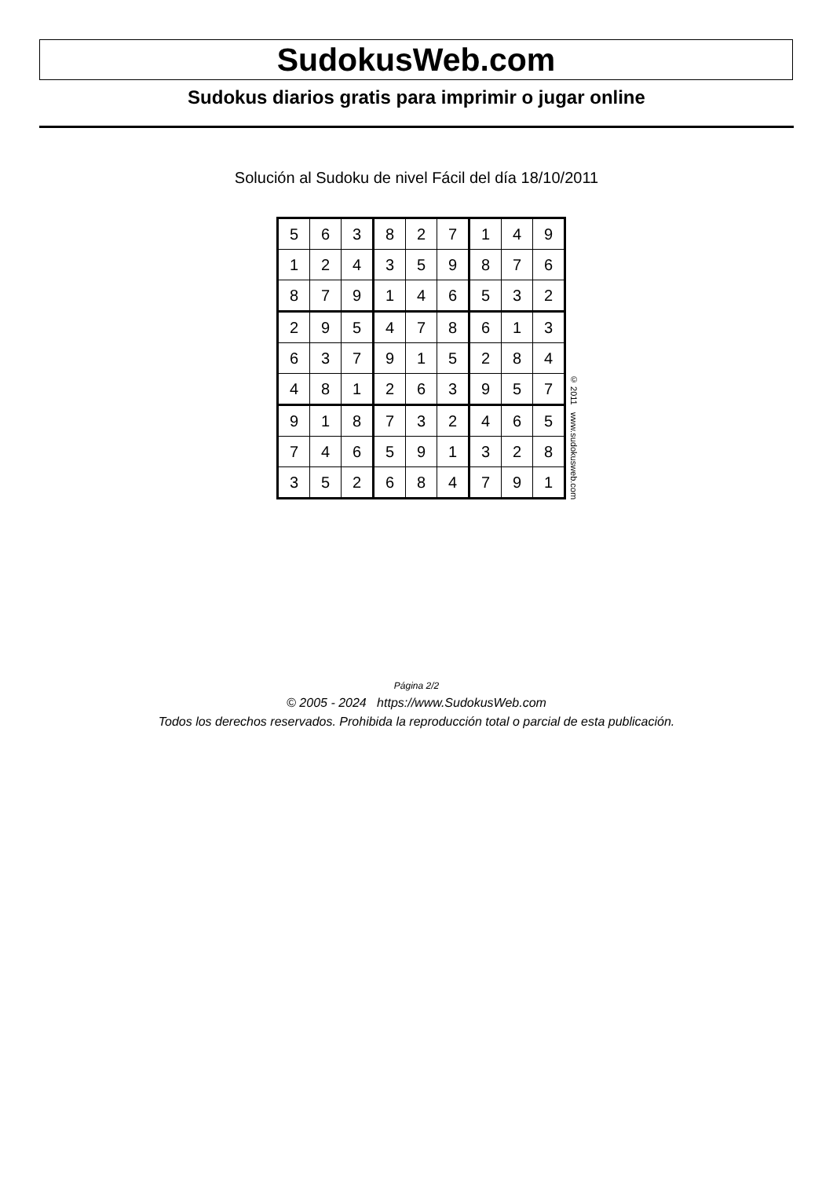SudokusWeb.com
Sudokus diarios gratis para imprimir o jugar online
Solución al Sudoku de nivel Fácil del día 18/10/2011
| 5 | 6 | 3 | 8 | 2 | 7 | 1 | 4 | 9 |
| 1 | 2 | 4 | 3 | 5 | 9 | 8 | 7 | 6 |
| 8 | 7 | 9 | 1 | 4 | 6 | 5 | 3 | 2 |
| 2 | 9 | 5 | 4 | 7 | 8 | 6 | 1 | 3 |
| 6 | 3 | 7 | 9 | 1 | 5 | 2 | 8 | 4 |
| 4 | 8 | 1 | 2 | 6 | 3 | 9 | 5 | 7 |
| 9 | 1 | 8 | 7 | 3 | 2 | 4 | 6 | 5 |
| 7 | 4 | 6 | 5 | 9 | 1 | 3 | 2 | 8 |
| 3 | 5 | 2 | 6 | 8 | 4 | 7 | 9 | 1 |
© 2011 www.sudokusweb.com
Página 2/2
© 2005 - 2024 https://www.SudokusWeb.com
Todos los derechos reservados. Prohibida la reproducción total o parcial de esta publicación.